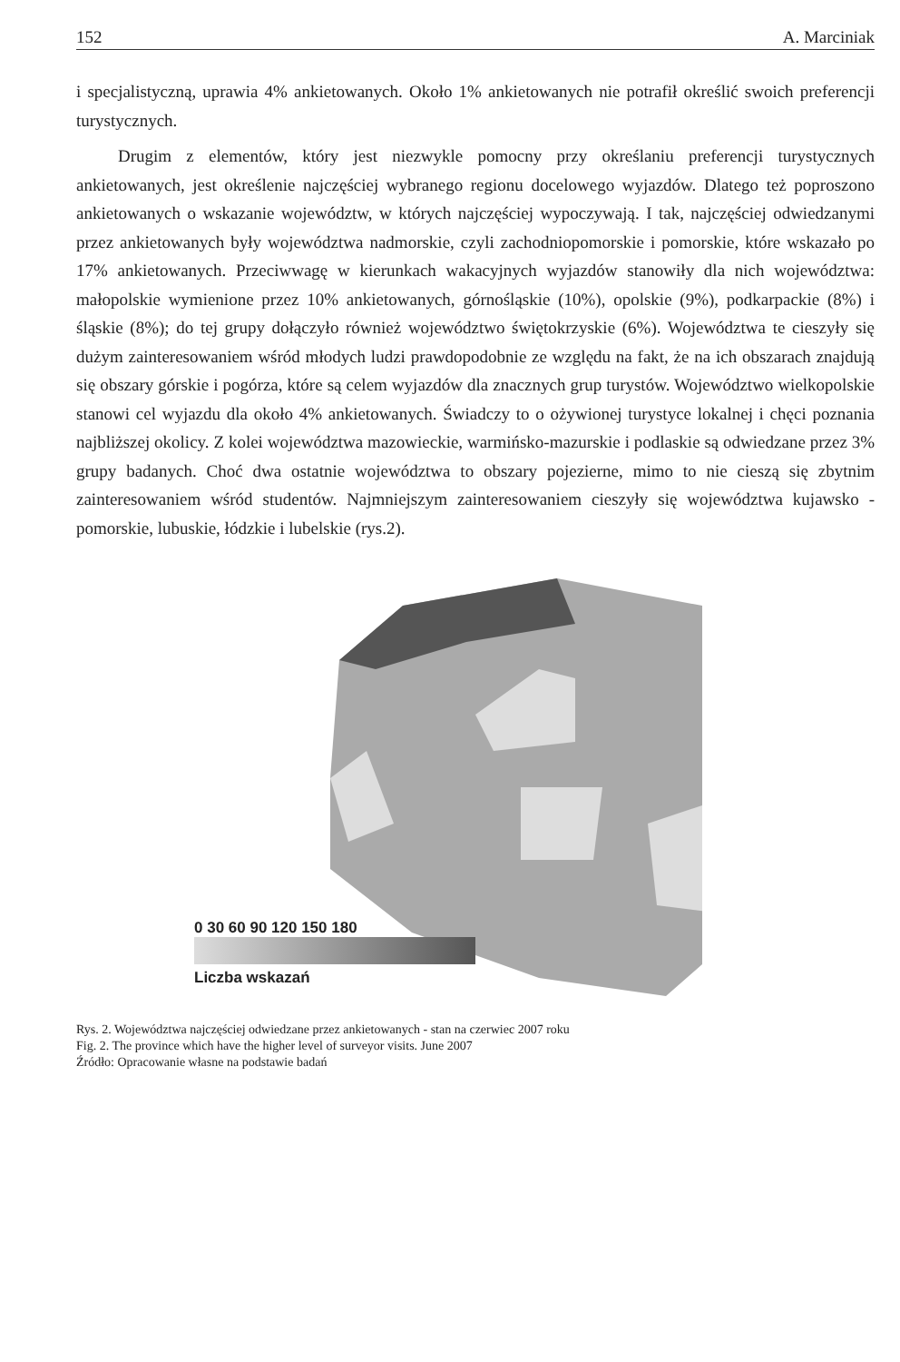152 A. Marciniak
i specjalistyczną, uprawia 4% ankietowanych. Około 1% ankietowanych nie potrafił określić swoich preferencji turystycznych.
Drugim z elementów, który jest niezwykle pomocny przy określaniu preferencji turystycznych ankietowanych, jest określenie najczęściej wybranego regionu docelowego wyjazdów. Dlatego też poproszono ankietowanych o wskazanie województw, w których najczęściej wypoczywają. I tak, najczęściej odwiedzanymi przez ankietowanych były województwa nadmorskie, czyli zachodniopomorskie i pomorskie, które wskazało po 17% ankietowanych. Przeciwwagę w kierunkach wakacyjnych wyjazdów stanowiły dla nich województwa: małopolskie wymienione przez 10% ankietowanych, górnośląskie (10%), opolskie (9%), podkarpackie (8%) i śląskie (8%); do tej grupy dołączyło również województwo świętokrzyskie (6%). Województwa te cieszyły się dużym zainteresowaniem wśród młodych ludzi prawdopodobnie ze względu na fakt, że na ich obszarach znajdują się obszary górskie i pogórza, które są celem wyjazdów dla znacznych grup turystów. Województwo wielkopolskie stanowi cel wyjazdu dla około 4% ankietowanych. Świadczy to o ożywionej turystyce lokalnej i chęci poznania najbliższej okolicy. Z kolei województwa mazowieckie, warmińsko-mazurskie i podlaskie są odwiedzane przez 3% grupy badanych. Choć dwa ostatnie województwa to obszary pojezierne, mimo to nie cieszą się zbytnim zainteresowaniem wśród studentów. Najmniejszym zainteresowaniem cieszyły się województwa kujawsko - pomorskie, lubuskie, łódzkie i lubelskie (rys.2).
0 30 60 90 120 150 180
Liczba wskazań
Rys. 2. Województwa najczęściej odwiedzane przez ankietowanych - stan na czerwiec 2007 roku
Fig. 2. The province which have the higher level of surveyor visits. June 2007
Źródło: Opracowanie własne na podstawie badań